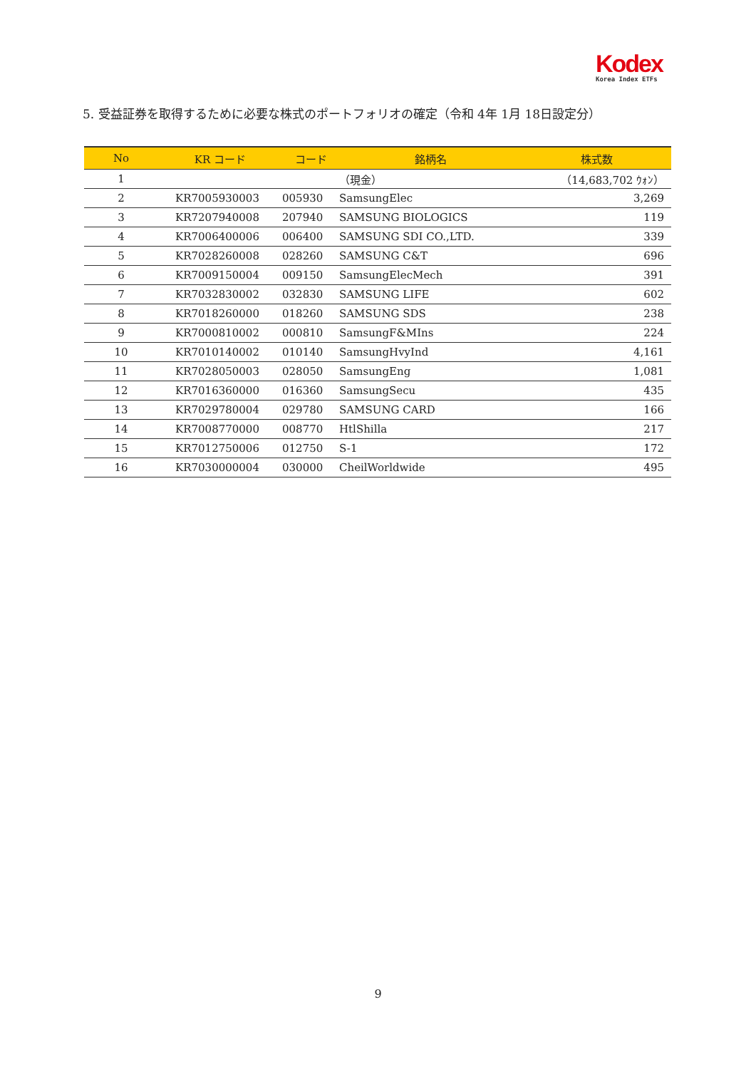Kodex
Korea Index ETFs
5. 受益証券を取得するために必要な株式のポートフォリオの確定（令和 4年 1月 18日設定分）
| No | KR コード | コード | 銘柄名 | 株式数 |
| --- | --- | --- | --- | --- |
| 1 | | | （現金） | （14,683,702 ｳｫﾝ） |
| 2 | KR7005930003 | 005930 | SamsungElec | 3,269 |
| 3 | KR7207940008 | 207940 | SAMSUNG BIOLOGICS | 119 |
| 4 | KR7006400006 | 006400 | SAMSUNG SDI CO.,LTD. | 339 |
| 5 | KR7028260008 | 028260 | SAMSUNG C&T | 696 |
| 6 | KR7009150004 | 009150 | SamsungElecMech | 391 |
| 7 | KR7032830002 | 032830 | SAMSUNG LIFE | 602 |
| 8 | KR7018260000 | 018260 | SAMSUNG SDS | 238 |
| 9 | KR7000810002 | 000810 | SamsungF&MIns | 224 |
| 10 | KR7010140002 | 010140 | SamsungHvyInd | 4,161 |
| 11 | KR7028050003 | 028050 | SamsungEng | 1,081 |
| 12 | KR7016360000 | 016360 | SamsungSecu | 435 |
| 13 | KR7029780004 | 029780 | SAMSUNG CARD | 166 |
| 14 | KR7008770000 | 008770 | HtlShilla | 217 |
| 15 | KR7012750006 | 012750 | S-1 | 172 |
| 16 | KR7030000004 | 030000 | CheilWorldwide | 495 |
9